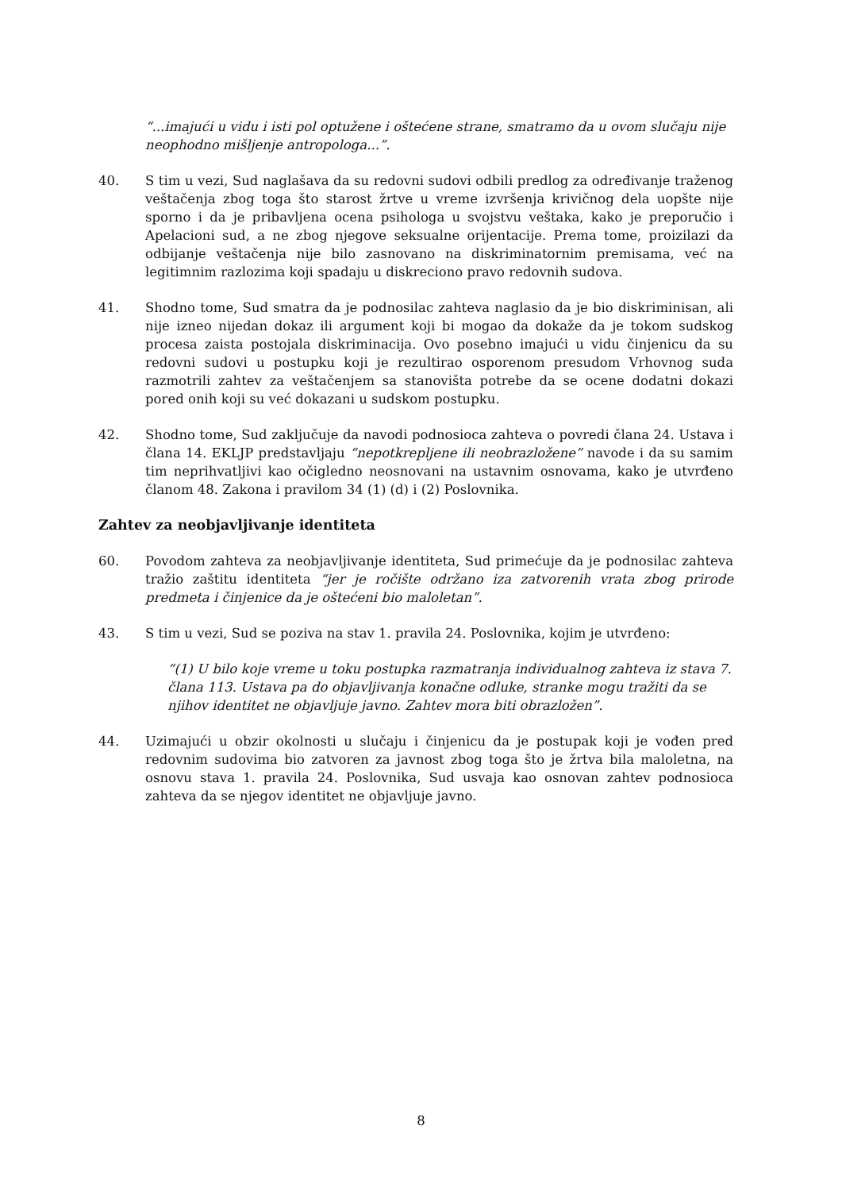“...imajući u vidu i isti pol optužene i oštećene strane, smatramo da u ovom slučaju nije neophodno mišljenje antropologa...”.
40. S tim u vezi, Sud naglašava da su redovni sudovi odbili predlog za određivanje traženog veštačenja zbog toga što starost žrtve u vreme izvršenja krivičnog dela uopšte nije sporno i da je pribavljena ocena psihologa u svojstvu veštaka, kako je preporučio i Apelacioni sud, a ne zbog njegove seksualne orijentacije. Prema tome, proizilazi da odbijanje veštačenja nije bilo zasnovano na diskriminatornim premisama, već na legitimnim razlozima koji spadaju u diskreciono pravo redovnih sudova.
41. Shodno tome, Sud smatra da je podnosilac zahteva naglasio da je bio diskriminisan, ali nije izneo nijedan dokaz ili argument koji bi mogao da dokaže da je tokom sudskog procesa zaista postojala diskriminacija. Ovo posebno imajući u vidu činjenicu da su redovni sudovi u postupku koji je rezultirao osporenom presudom Vrhovnog suda razmotrili zahtev za veštačenjem sa stanovišta potrebe da se ocene dodatni dokazi pored onih koji su već dokazani u sudskom postupku.
42. Shodno tome, Sud zaključuje da navodi podnosioca zahteva o povredi člana 24. Ustava i člana 14. EKLJP predstavljaju “nepotkrepljene ili neobrazložene” navode i da su samim tim neprihvatljivi kao očigledno neosnovani na ustavnim osnovama, kako je utvrđeno članom 48. Zakona i pravilom 34 (1) (d) i (2) Poslovnika.
Zahtev za neobjavljivanje identiteta
60. Povodom zahteva za neobjavljivanje identiteta, Sud primećuje da je podnosilac zahteva tražio zaštitu identiteta “jer je ročište održano iza zatvorenih vrata zbog prirode predmeta i činjenice da je oštećeni bio maloletan”.
43. S tim u vezi, Sud se poziva na stav 1. pravila 24. Poslovnika, kojim je utvrđeno:
“(1) U bilo koje vreme u toku postupka razmatranja individualnog zahteva iz stava 7. člana 113. Ustava pa do objavljivanja konačne odluke, stranke mogu tražiti da se njihov identitet ne objavljuje javno. Zahtev mora biti obrazložen”.
44. Uzimajući u obzir okolnosti u slučaju i činjenicu da je postupak koji je vođen pred redovnim sudovima bio zatvoren za javnost zbog toga što je žrtva bila maloletna, na osnovu stava 1. pravila 24. Poslovnika, Sud usvaja kao osnovan zahtev podnosioca zahteva da se njegov identitet ne objavljuje javno.
8